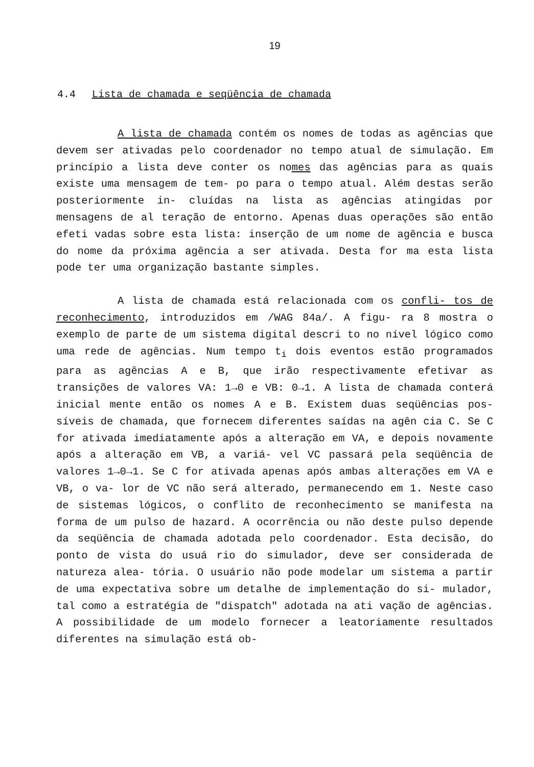19
4.4 Lista de chamada e seqüência de chamada
A lista de chamada contém os nomes de todas as agências que devem ser ativadas pelo coordenador no tempo atual de simulação. Em princípio a lista deve conter os nomes das agências para as quais existe uma mensagem de tem- po para o tempo atual. Além destas serão posteriormente in- cluídas na lista as agências atingidas por mensagens de al teração de entorno. Apenas duas operações são então efeti vadas sobre esta lista: inserção de um nome de agência e busca do nome da próxima agência a ser ativada. Desta for ma esta lista pode ter uma organização bastante simples.
A lista de chamada está relacionada com os confli- tos de reconhecimento, introduzidos em /WAG 84a/. A figu- ra 8 mostra o exemplo de parte de um sistema digital descri to no nível lógico como uma rede de agências. Num tempo t<sub>i</sub> dois eventos estão programados para as agências A e B, que irão respectivamente efetivar as transições de valores VA: 1→0 e VB: 0→1. A lista de chamada conterá inicial mente então os nomes A e B. Existem duas seqüências pos- síveis de chamada, que fornecem diferentes saídas na agên cia C. Se C for ativada imediatamente após a alteração em VA, e depois novamente após a alteração em VB, a variá- vel VC passará pela seqüência de valores 1→0→1. Se C for ativada apenas após ambas alterações em VA e VB, o va- lor de VC não será alterado, permanecendo em 1. Neste caso de sistemas lógicos, o conflito de reconhecimento se manifesta na forma de um pulso de hazard. A ocorrência ou não deste pulso depende da seqüência de chamada adotada pelo coordenador. Esta decisão, do ponto de vista do usuá rio do simulador, deve ser considerada de natureza alea- tória. O usuário não pode modelar um sistema a partir de uma expectativa sobre um detalhe de implementação do si- mulador, tal como a estratégia de "dispatch" adotada na ati vação de agências. A possibilidade de um modelo fornecer a leatoriamente resultados diferentes na simulação está ob-